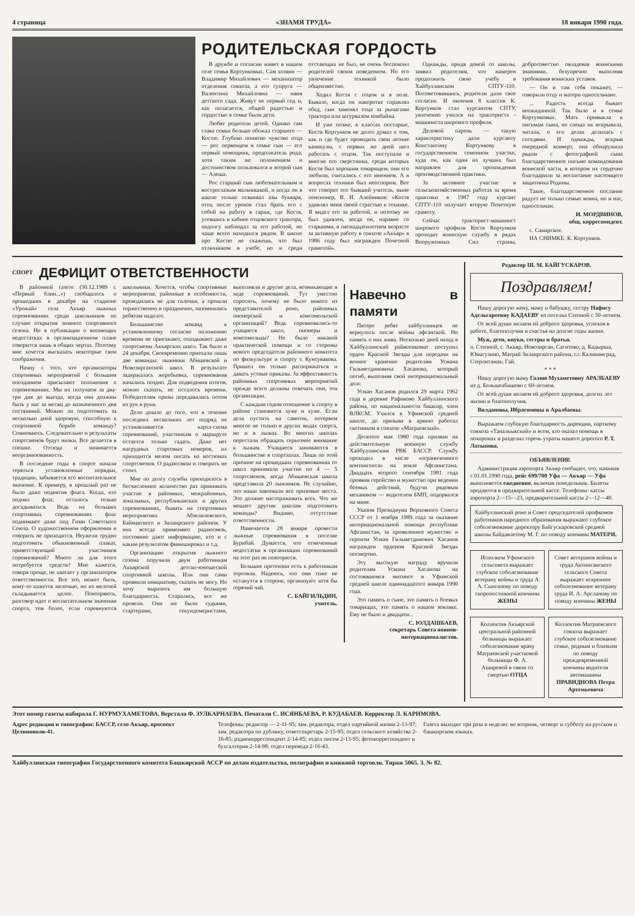4 страница «ЗНАМЯ ТРУДА» 18 января 1990 года.
РОДИТЕЛЬСКАЯ ГОРДОСТЬ
В дружбе и согласии живет в нашем селе семья Кортунковых. Сам хозяин — Владимир Михайлович — механизатор отделения совхоза, а его супруга — Валентина Михайловна — няня детского сада. Живут не первый год и, как полагается, общей радостью и гордостью в семье были дети.
Любят родители детей. Однако сам глава семьи больше обожал старшего — Костю. Глубоко понятно чувство отца — рос первенцем в семье сын — его первый помощник, продолжатель рода; хотя таким же положением и достоинством пользовался и второй сын — Алеша.
Рос старший сын любознательным и востроглазым мальчишкой, и когда он в школе только осваивал азы букваря, отец после уроков стал брать его с собой на работу в гараж, где Костя, усевшись в кабине отцовского трактора, подолгу наблюдал за его работой, но чаще всего находился рядом. В школе про Костю не скажешь, что был отличником в учебе, но и среди отстающих не был, не очень беспокоил родителей своим поведением. Но его увлечение техникой было общеизвестно.
Ходил Костя с отцом и в поле. Бывало, когда он накоротке справлял обед, сын заменял отца за рычагами трактора или штурвалом комбайна.
И уже позже, в классах постарше, Костя Кортунков не долго думал о том, как и где будет проводить свои летние каникулы, с первых же дней шел работать с отцом. Так поступали и многие его сверстники, среди которых Костя был хорошим товарищем, они его любили, считались с его мнением. А в вопросах техники был неоспорим. Вот что говорит его бывший учитель, ныне пенсионер, В. И. Алейников: «Костя удивлял меня своей страстью к технике. Я видел его за работой, и поэтому не был удивлен, когда он, наравне со старшими, в пятнадцатилетнем возрасте за активную работу в совхозе «Акъяр» в 1986 году был награжден Почетной грамотой».
Однажды, придя домой со школы, заявил родителям, что намерен продолжить свою учебу в Хайбуллинском СПТУ-110. Посоветовавшись, родители дали свое согласие. И окончив 8 классов К. Кортунков стал курсантом СПТУ, увлеченно учился на тракториста - машиниста широкого профиля.
Деловой парень — такую характеристику дали курсанту Константину Кортункову в государственном семенном участке, куда он, как один из лучших был направлен для прохождения производственной практики.
За активное участие в сельскохозяйственных работах за время практики в 1987 году курсант СПТУ-110 получает вторую Почетную грамоту.
Сейчас тракторист-машинист широкого профиля Костя Кортунков проходит воинскую службу в рядах Вооруженных Сил страны, добросовестно овладевая воинскими знаниями, безупречно выполняя требования воинских уставов.
— Он и там себя покажет, — говорили отцу и матери односельчане.
... Радость всегда бывает неожиданной. Так было и в семье Кортунковых. Мать привыкла к письмам сына, не спеша их вскрывала, читала, о его делах делилась с соседями. И однажды, вскрыв очередной конверт, она обнаружила рядом с фотографией сына благодарственное письмо командования воинской части, в котором их сердечно благодарили за воспитание настоящего защитника Родины.
Такое, благодарственное послание радует не только семью воина, но и нас, односельчан.
И. МОРДВИНОВ,
общ. корреспондент.
с. Самарское.
НА СНИМКЕ: К. Кортунков.
СПОРТ
ДЕФИЦИТ ОТВЕТСТВЕННОСТИ
В районной газете (30.12.1989 г. «Первый блин...») сообщалось о прошедших в декабре на стадионе «Урожай» села Акъяр лыжных соревнованиях среди школьников по случаю открытия зимнего спортивного сезона. Но в публикации о вопиющих недостатках в организационном плане говорится лишь в общих чертах. Поэтому мне хочется высказать некоторые свои соображения.
Начну с того, что организаторы спортивных мероприятий с большим опозданием присылают положения о соревнованиях. Мы их получаем за два-три дня до выезда, когда они должны быть у нас за месяц до назначенного дня состязаний. Можно ли подготовить за несколько дней здоровую, способную к спортивной борьбе команду? Сомневаюсь. Следовательно и результаты спортсменов будут низки. Все делается в спешке. Отсюда и начинается неорганизованность.
В последние годы в спорте начали теряться установленные порядки, традиции, забывается его воспитательное значение. К примеру, в прошлый раз не было даже поднятия флага. Когда, кто поднял флаг, осталось только догадываться. Ведь на больших спортивных соревнованиях флаг поднимают даже под Гимн Советского Союза. О художественном оформлении и говорить не приходится. Неужели трудно подготовить обыкновенный плакат, приветствующий участников соревнований? Много ли для этого потребуется средств? Мне кажется, говоря проще, не хватает у организаторов ответственности. Все это, может быть, кому-то кажется мелочью, но из мелочей складывается целое. Повторяюсь, разговор идет о воспитательном значении спорта, тем более, если соревнуются школьники. Хочется, чтобы спортивные мероприятия, районные в особенности, проводились не для галочки, а прошли торжественно и празднично, запомнились ребятам надолго.
Большинство команд к установленному согласно положению времени не приезжают, опаздывают даже спортсмены Акъярских школ. Так было и 24 декабря. Своевременно приехали лишь две команды: лыжники Абишевской и Новозирганской школ. В результате задержалась жеребьевка, соревнования начались поздно. Для подведения итогов, можно сказать, не осталось времени. Победителям призы передавались потом из рук в руки.
Дело дошло до того, что в течение последних нескольких лет подряд не устанавливается карта-схема соревнований, участникам о маршруте остается только гадать. Даже нет нагрудных стартовых номеров, их приходится мелом писать на костюмах спортсменов. О радиосвязи и говорить не стоит.
Мне по долгу службы приходилось в бесчисленное количество раз принимать участие в районных, межрайонных, зональных, республиканских и других соревнованиях, бывать на спортивных мероприятиях Абзелиловского, Баймакского и Зилаирского районов. У них всегда применяют радиосвязь, постоянно дают информацию, кто и с каким результатом финишировал и т.д.
Организацию открытия лыжного сезона поручили двум работникам Акъярской детско-юношеской спортивной школы. Или они сами проявили инициативу, сказать не могу. Но хочу выразить им большую благодарность. Старались, все же провели. Они же были судьями, стартерами, секундомеристами, выполняли и другие дела, возникающие в ходе соревнований. Тут уместно спросить, почему не было никого из представителей роно, районных пионерской и комсомольской организаций? Ведь соревновались-то учащиеся школ, пионеры и комсомольцы? Не было никакой практической помощи и со стороны нового председателя районного комитета по физкультуре и спорту т. Кунсувакова. Пришел он только распоряжаться и давать устные приказы. За эффективность районных спортивных мероприятий прежде всего должны отвечать они, эти организации.
С каждым годом отношение к спорту в районе становится хуже и хуже. Если дела пустить на самотек, потеряем многое не только в других видах спорта, но и в лыжах. Во многих школах перестали обращать серьезное внимание к лыжам. Учащиеся занимаются в большинстве в спортзалах. Лишь по этой причине на прошедших соревнованиях от школ принимали участие по 4 — 5 спортсменов, когда Абишевская школа представила 20 лыжников. Не случайно, что наши завоевали все призовые места. Это должно настораживать всех. Что же мешает другим школам подготовить команды? Видимо, отсутствие ответственности.
Намечается 28 января провести лыжные соревнования в поселке Бурибай. Думается, что отмеченные недостатки в организации соревнований на этот раз не повторятся.
Большие претензии есть к работникам торговли. Надеюсь, что они тоже не останутся в стороне, организуют хотя бы горячий чай.
С. БАЙГИЛЬДИН,
учитель.
Навечно в памяти
Пятеро ребят хайбуллинцев не вернулось после войны афганской. Но память о них жива. Несколько дней назад в Хайбуллинский райвоенкомат поступил орден Красной Звезды для передачи на вечное хранение родителям Усмана Гильметдиновича Хасанова, который погиб, выполняя свой интернациональный долг.
Усман Хасанов родился 29 марта 1962 года в деревне Рафиково Хайбуллинского района, по национальности башкир, член ВЛКСМ. Учился в Уфимской средней школе, до призыва в армию работал скотником в совхозе «Матраевский».
Десятого мая 1980 года призван на действительную военную службу Хайбуллинским РВК БАССР. Службу проходил в числе «ограниченного контингента» на земле Афганистана. Двадцать второго сентября 1981 года проявив геройство и мужество при ведении боевых действий, будучи рядовым механиком — водителем БМП, подорвался на мине.
Указом Президиума Верховного Совета СССР от 1 ноября 1989 года за оказание интернациональной помощи республике Афганистан, за проявленное мужество и героизм Усман Гильметдинович Хасанов награжден орденом Красной Звезды посмертно.
Эту высокую награду вручили родителям Усмана Хасанова на состоявшемся митинге в Уфимской средней школе одиннадцатого января 1990 года.
Это память о сыне, это память о боевых товарищах, это память о нашем земляке. Ему не было и двадцати...
С. ЮЛДАШБАЕВ,
секретарь Совета воинов-интернационалистов.
Редактор Ш. М. БАЙГУСКАРОВ.
Поздравляем!
Нашу дорогую жену, маму и бабушку, сестру Нафису Адельгареевну КАДАЕВУ из поселка Степной с 50-летием.
От всей души желаем ей доброго здоровья, успехов в работе, благополучия и счастья на долгие годы жизни.
Муж, дети, внуки, сестры и братья.
п. Степной, с. Акъяр, Новозирган, Сагитово, д. Кадырша, Юмагузино, Матрай Зилаирского района, г.г. Калининград, Стерлитамак, Гай.
* * *
Нашу дорогую маму Галию Мухаметовну АРАЛБАЕВУ из д. Большеабишево с 60-летием.
От всей души желаем ей доброго здоровья, долгих лет жизни и благополучия.
Вилдановы, Ибрагимовы и Аралбаевы.
Выражаем глубокую благодарность дирекции, парткому совхоза «Танальыкский» и всем, кто оказал помощь в похоронах и разделил горечь утраты нашего дорогого Р. Т. Латыпова.
ОБЪЯВЛЕНИЕ
Администрация аэропорта Акъяр сообщает, что, начиная с 01.01.1990 года, рейс 699/700 Уфа — Акъяр — Уфа выполняется ежедневно, включая понедельник. Билеты продаются в предварительной кассе. Телефоны: кассы аэропорта 2—15—23, предварительной кассы 2—12—40.
Хайбуллинский роно и Совет председателей профкомов работников народного образования выражают глубокое соболезнование директору Байгускаровской средней школы Байдавлетову М. Г. по поводу кончины МАТЕРИ.
Исполком Уфимского сельсовета выражает глубокое соболезнование ветерану войны и труда А. А. Сынгизову по поводу скоропостижной кончины ЖЕНЫ
Совет ветеранов войны и труда Антинганского сельского Совета выражает искреннее соболезнование ветерану труда И. А. Арсланову по поводу кончины ЖЕНЫ
Коллектив Акъярской центральной районной больницы выражает соболезнование врачу Матраевской участковой больницы Ф. А. Аширевой в связи со смертью ОТЦА
Коллектив Матраевского совхоза выражает глубокое соболезнование семье, родным и близким по поводу преждевременной кончины водителя автомашины ПРАВИДНОВА Петра Артемьевича
Этот номер газеты набирала Г. НУРМУХАМЕТОВА. Верстала Ф. ЗУЛКАРНАЕВА. Печатали С. ИСЯНБАЕВА, Р. КУДАБАЕВ. Корректор Л. КАРИМОВА.
Адрес редакции и типографии: БАССР, село Акъяр, проспект Целинников-41.
Телефоны: редактор — 2-11-95; зам. редактора, отдел партийной жизни 2-13-97; зам. редактора по дубляжу, ответсекретарь 2-15-95; отдел сельского хозяйства 2-16-85; радиокорреспондент 2-14-85; отдел писем 2-13-95; фотокорреспондент и бухгалтерия 2-14-98; отдел перевода 2-16-43.
Газета выходит три раза в неделю: во вторник, четверг и субботу на русском и башкирском языках.
Хайбуллинская типография Государственного комитета Башкирской АССР по делам издательства, полиграфии и книжной торговли. Тираж 5065. З. № 82.